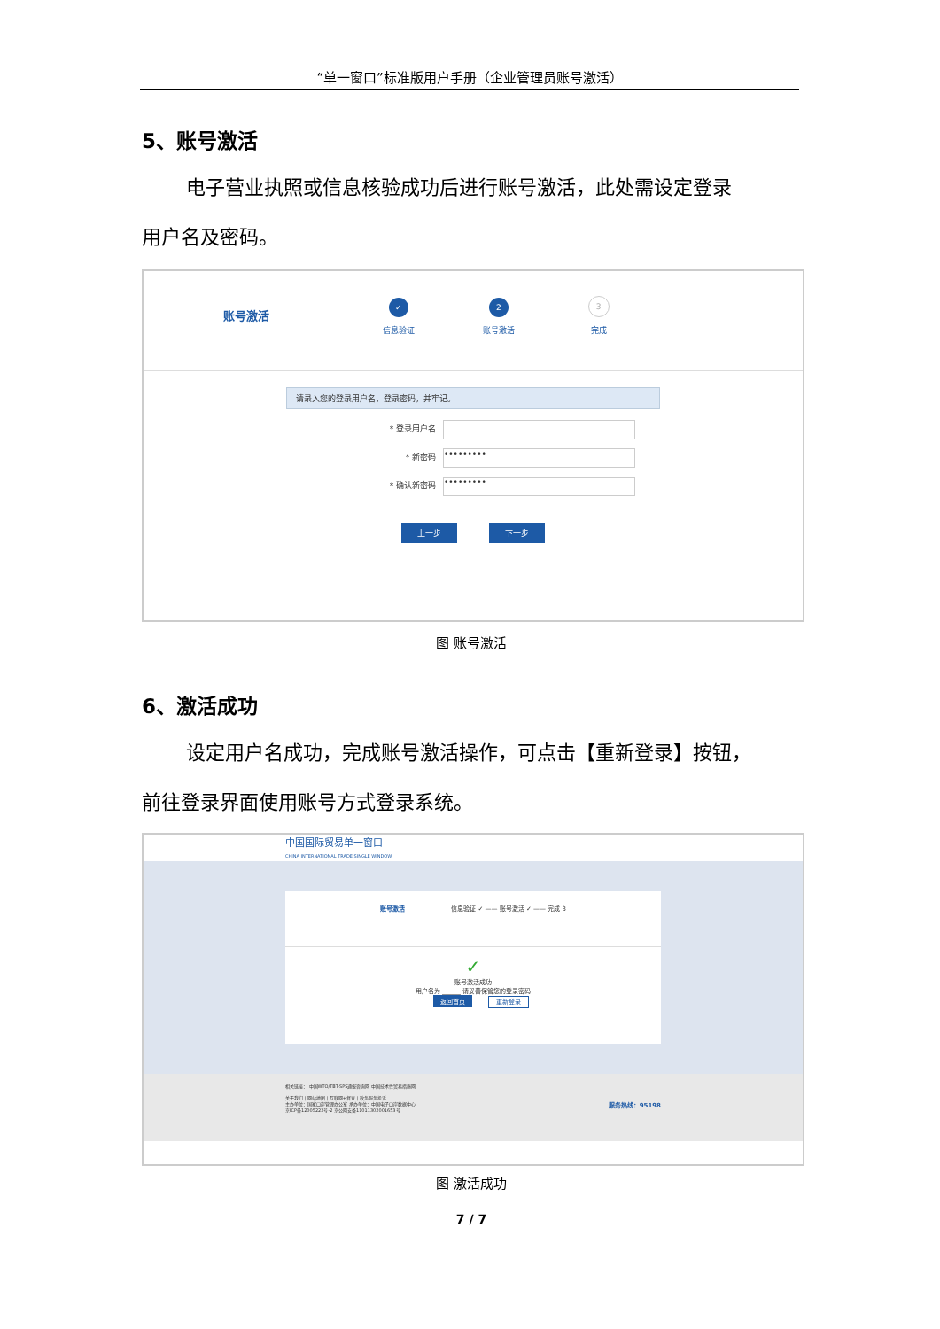“单一窗口”标准版用户手册（企业管理员账号激活）
5、账号激活
电子营业执照或信息核验成功后进行账号激活，此处需设定登录
用户名及密码。
账号激活
✓
信息验证
2
账号激活
3
完成
请录入您的登录用户名，登录密码，并牢记。
* 登录用户名
* 新密码 •••••••••
* 确认新密码 •••••••••
上一步 下一步
图 账号激活
6、激活成功
设定用户名成功，完成账号激活操作，可点击【重新登录】按钮，
前往登录界面使用账号方式登录系统。
中国国际贸易单一窗口
CHINA INTERNATIONAL TRADE SINGLE WINDOW
账号激活 信息验证 ✓ —— 账号激活 ✓ —— 完成 3
✓
账号激活成功
用户名为 ______ 请妥善保管您的登录密码
返回首页 重新登录
相关链接： 中国WTO/TBT-SPS通报咨询网 中国技术性贸易措施网
关于我们 | 网站地图 | 互联网+督查 | 政务服务投诉
主办单位：国家口岸管理办公室 承办单位：中国电子口岸数据中心 服务热线：95198
京ICP备12005222号-2 京公网安备11011302001653号
图 激活成功
7 / 7